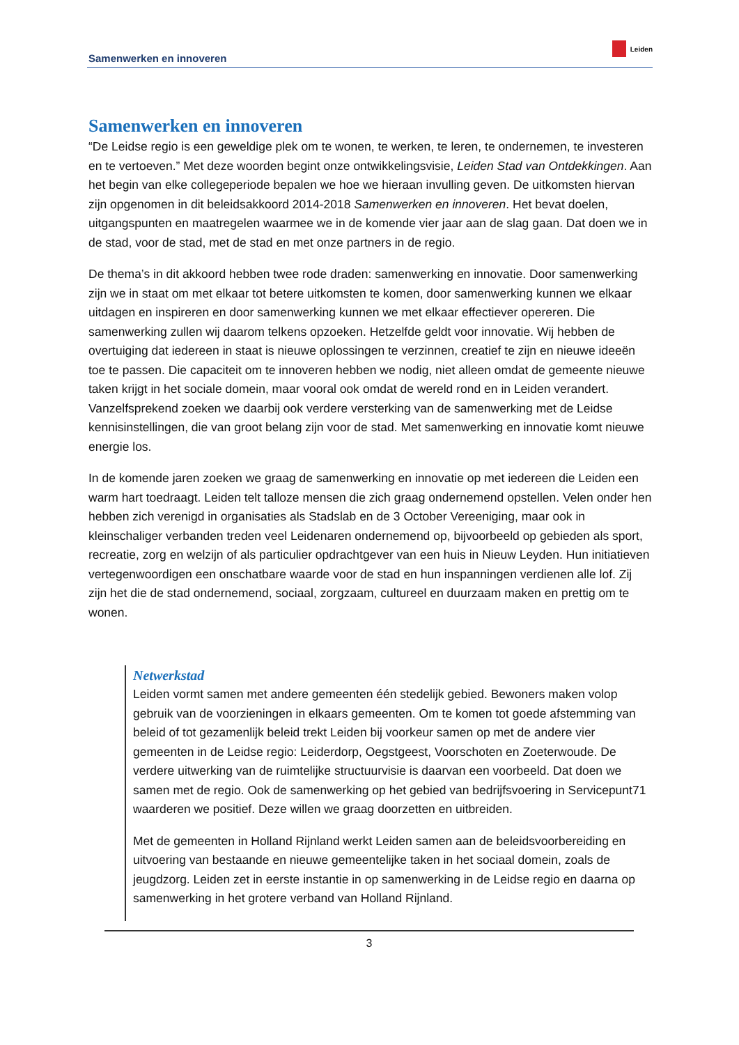Samenwerken en innoveren Leiden
Samenwerken en innoveren
“De Leidse regio is een geweldige plek om te wonen, te werken, te leren, te ondernemen, te investeren en te vertoeven.” Met deze woorden begint onze ontwikkelingsvisie, Leiden Stad van Ontdekkingen. Aan het begin van elke collegeperiode bepalen we hoe we hieraan invulling geven. De uitkomsten hiervan zijn opgenomen in dit beleidsakkoord 2014-2018 Samenwerken en innoveren. Het bevat doelen, uitgangspunten en maatregelen waarmee we in de komende vier jaar aan de slag gaan. Dat doen we in de stad, voor de stad, met de stad en met onze partners in de regio.
De thema’s in dit akkoord hebben twee rode draden: samenwerking en innovatie. Door samenwerking zijn we in staat om met elkaar tot betere uitkomsten te komen, door samenwerking kunnen we elkaar uitdagen en inspireren en door samenwerking kunnen we met elkaar effectiever opereren. Die samenwerking zullen wij daarom telkens opzoeken. Hetzelfde geldt voor innovatie. Wij hebben de overtuiging dat iedereen in staat is nieuwe oplossingen te verzinnen, creatief te zijn en nieuwe ideeën toe te passen. Die capaciteit om te innoveren hebben we nodig, niet alleen omdat de gemeente nieuwe taken krijgt in het sociale domein, maar vooral ook omdat de wereld rond en in Leiden verandert. Vanzelfsprekend zoeken we daarbij ook verdere versterking van de samenwerking met de Leidse kennisinstellingen, die van groot belang zijn voor de stad. Met samenwerking en innovatie komt nieuwe energie los.
In de komende jaren zoeken we graag de samenwerking en innovatie op met iedereen die Leiden een warm hart toedraagt. Leiden telt talloze mensen die zich graag ondernemend opstellen. Velen onder hen hebben zich verenigd in organisaties als Stadslab en de 3 October Vereeniging, maar ook in kleinschaliger verbanden treden veel Leidenaren ondernemend op, bijvoorbeeld op gebieden als sport, recreatie, zorg en welzijn of als particulier opdrachtgever van een huis in Nieuw Leyden. Hun initiatieven vertegenwoordigen een onschatbare waarde voor de stad en hun inspanningen verdienen alle lof. Zij zijn het die de stad ondernemend, sociaal, zorgzaam, cultureel en duurzaam maken en prettig om te wonen.
Netwerkstad
Leiden vormt samen met andere gemeenten één stedelijk gebied. Bewoners maken volop gebruik van de voorzieningen in elkaars gemeenten. Om te komen tot goede afstemming van beleid of tot gezamenlijk beleid trekt Leiden bij voorkeur samen op met de andere vier gemeenten in de Leidse regio: Leiderdorp, Oegstgeest, Voorschoten en Zoeterwoude. De verdere uitwerking van de ruimtelijke structuurvisie is daarvan een voorbeeld. Dat doen we samen met de regio. Ook de samenwerking op het gebied van bedrijfsvoering in Servicepunt71 waarderen we positief. Deze willen we graag doorzetten en uitbreiden.
Met de gemeenten in Holland Rijnland werkt Leiden samen aan de beleidsvoorbereiding en uitvoering van bestaande en nieuwe gemeentelijke taken in het sociaal domein, zoals de jeugdzorg. Leiden zet in eerste instantie in op samenwerking in de Leidse regio en daarna op samenwerking in het grotere verband van Holland Rijnland.
3